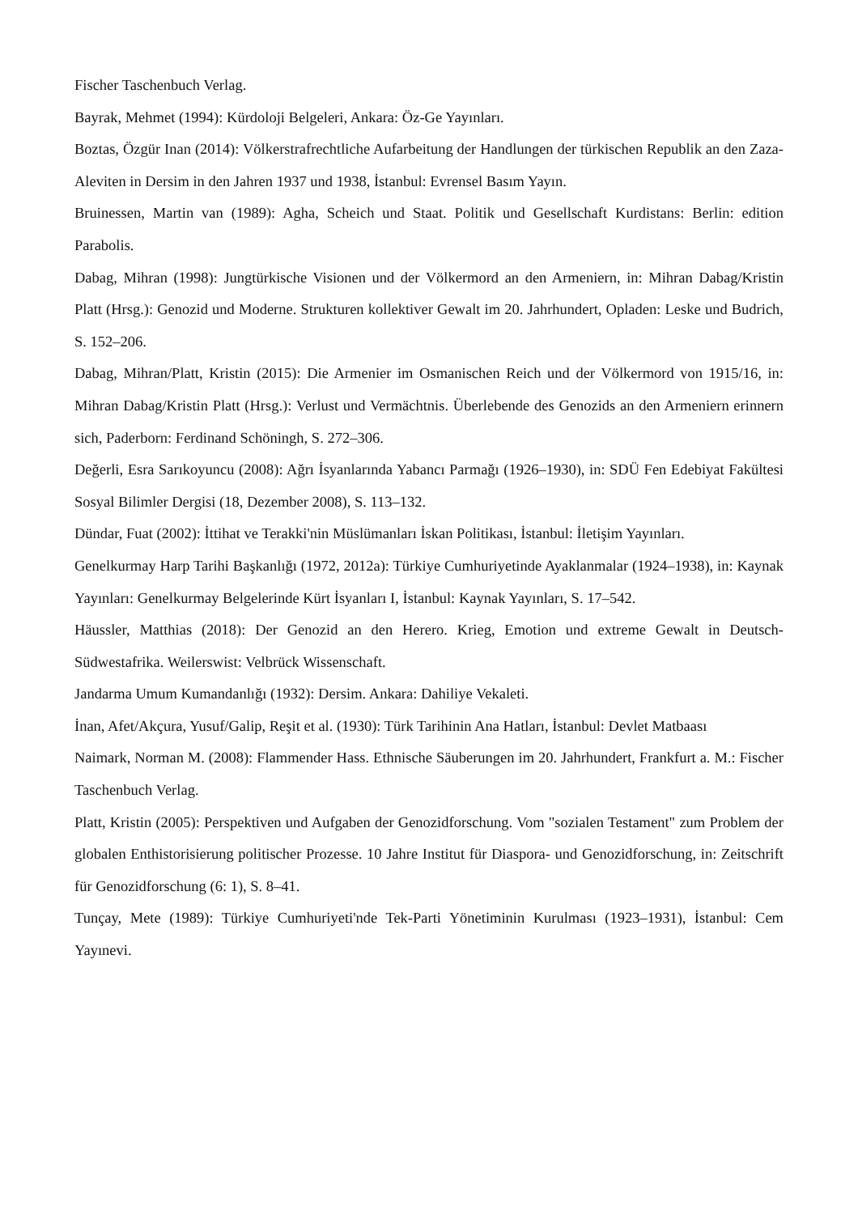Fischer Taschenbuch Verlag.
Bayrak, Mehmet (1994): Kürdoloji Belgeleri, Ankara: Öz-Ge Yayınları.
Boztas, Özgür Inan (2014): Völkerstrafrechtliche Aufarbeitung der Handlungen der türkischen Republik an den Zaza-Aleviten in Dersim in den Jahren 1937 und 1938, İstanbul: Evrensel Basım Yayın.
Bruinessen, Martin van (1989): Agha, Scheich und Staat. Politik und Gesellschaft Kurdistans: Berlin: edition Parabolis.
Dabag, Mihran (1998): Jungtürkische Visionen und der Völkermord an den Armeniern, in: Mihran Dabag/Kristin Platt (Hrsg.): Genozid und Moderne. Strukturen kollektiver Gewalt im 20. Jahrhundert, Opladen: Leske und Budrich, S. 152–206.
Dabag, Mihran/Platt, Kristin (2015): Die Armenier im Osmanischen Reich und der Völkermord von 1915/16, in: Mihran Dabag/Kristin Platt (Hrsg.): Verlust und Vermächtnis. Überlebende des Genozids an den Armeniern erinnern sich, Paderborn: Ferdinand Schöningh, S. 272–306.
Değerli, Esra Sarıkoyuncu (2008): Ağrı İsyanlarında Yabancı Parmağı (1926–1930), in: SDÜ Fen Edebiyat Fakültesi Sosyal Bilimler Dergisi (18, Dezember 2008), S. 113–132.
Dündar, Fuat (2002): İttihat ve Terakki'nin Müslümanları İskan Politikası, İstanbul: İletişim Yayınları.
Genelkurmay Harp Tarihi Başkanlığı (1972, 2012a): Türkiye Cumhuriyetinde Ayaklanmalar (1924–1938), in: Kaynak Yayınları: Genelkurmay Belgelerinde Kürt İsyanları I, İstanbul: Kaynak Yayınları, S. 17–542.
Häussler, Matthias (2018): Der Genozid an den Herero. Krieg, Emotion und extreme Gewalt in Deutsch-Südwestafrika. Weilerswist: Velbrück Wissenschaft.
Jandarma Umum Kumandanlığı (1932): Dersim. Ankara: Dahiliye Vekaleti.
İnan, Afet/Akçura, Yusuf/Galip, Reşit et al. (1930): Türk Tarihinin Ana Hatları, İstanbul: Devlet Matbaası
Naimark, Norman M. (2008): Flammender Hass. Ethnische Säuberungen im 20. Jahrhundert, Frankfurt a. M.: Fischer Taschenbuch Verlag.
Platt, Kristin (2005): Perspektiven und Aufgaben der Genozidforschung. Vom "sozialen Testament" zum Problem der globalen Enthistorisierung politischer Prozesse. 10 Jahre Institut für Diaspora- und Genozidforschung, in: Zeitschrift für Genozidforschung (6: 1), S. 8–41.
Tunçay, Mete (1989): Türkiye Cumhuriyeti'nde Tek-Parti Yönetiminin Kurulması (1923–1931), İstanbul: Cem Yayınevi.